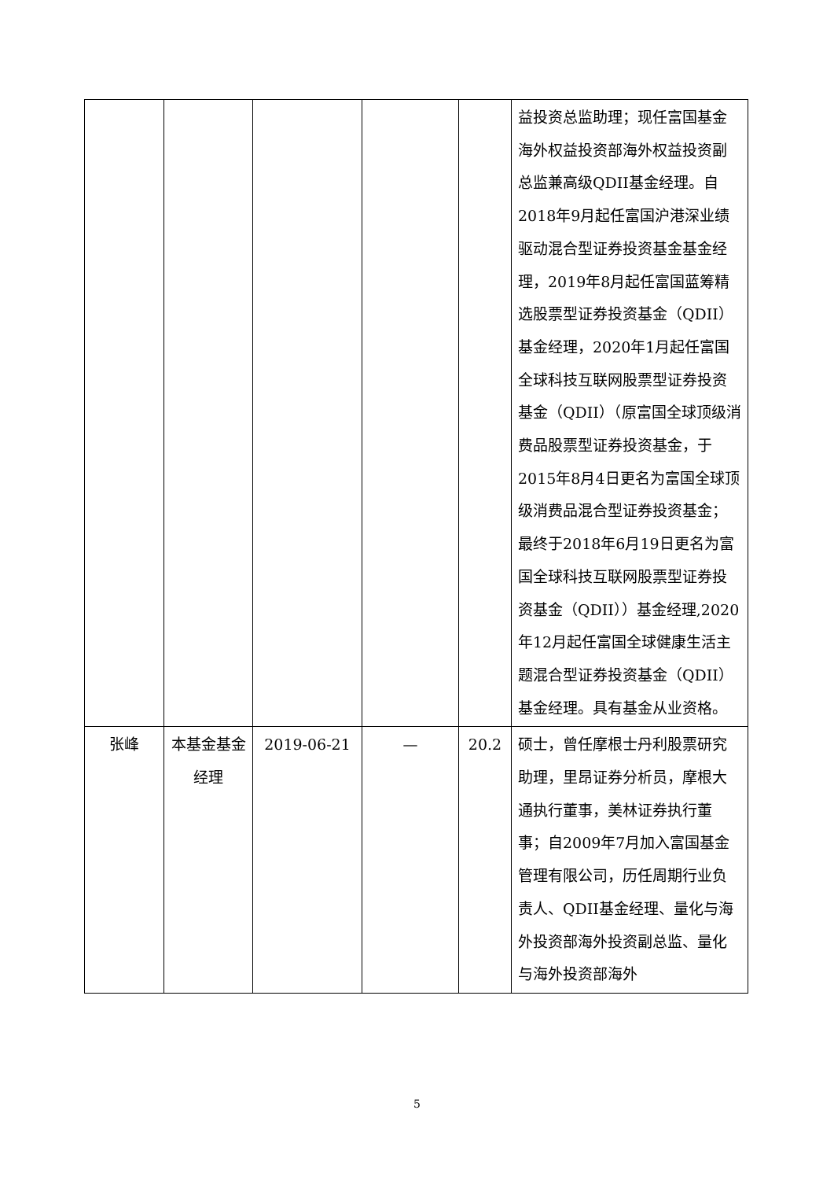| | | | | | 益投资总监助理；现任富国基金海外权益投资部海外权益投资副总监兼高级QDII基金经理。自2018年9月起任富国沪港深业绩驱动混合型证券投资基金基金经理，2019年8月起任富国蓝筹精选股票型证券投资基金（QDII）基金经理，2020年1月起任富国全球科技互联网股票型证券投资基金（QDII）（原富国全球顶级消费品股票型证券投资基金，于2015年8月4日更名为富国全球顶级消费品混合型证券投资基金；最终于2018年6月19日更名为富国全球科技互联网股票型证券投资基金（QDII））基金经理,2020年12月起任富国全球健康生活主题混合型证券投资基金（QDII）基金经理。具有基金从业资格。 |
| 张峰 | 本基金基金经理 | 2019-06-21 | — | 20.2 | 硕士，曾任摩根士丹利股票研究助理，里昂证券分析员，摩根大通执行董事，美林证券执行董事；自2009年7月加入富国基金管理有限公司，历任周期行业负责人、QDII基金经理、量化与海外投资部海外投资副总监、量化与海外投资部海外 |
5